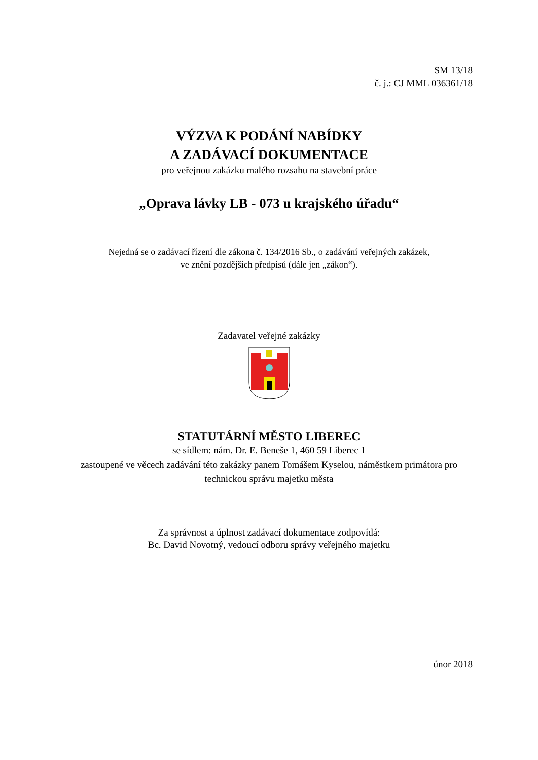SM 13/18
č. j.: CJ MML 036361/18
VÝZVA K PODÁNÍ NABÍDKY
A ZADÁVACÍ DOKUMENTACE
pro veřejnou zakázku malého rozsahu na stavební práce
„Oprava lávky LB - 073 u krajského úřadu“
Nejedná se o zadávací řízení dle zákona č. 134/2016 Sb., o zadávání veřejných zakázek,
ve znění pozdějších předpisů (dále jen „zákon“).
Zadavatel veřejné zakázky
STATUTÁRNÍ MĚSTO LIBEREC
se sídlem: nám. Dr. E. Beneše 1, 460 59 Liberec 1
zastoupené ve věcech zadávání této zakázky panem Tomášem Kyselou, náměstkem primátora pro
technickou správu majetku města
Za správnost a úplnost zadávací dokumentace zodpovídá:
Bc. David Novotný, vedoucí odboru správy veřejného majetku
únor 2018